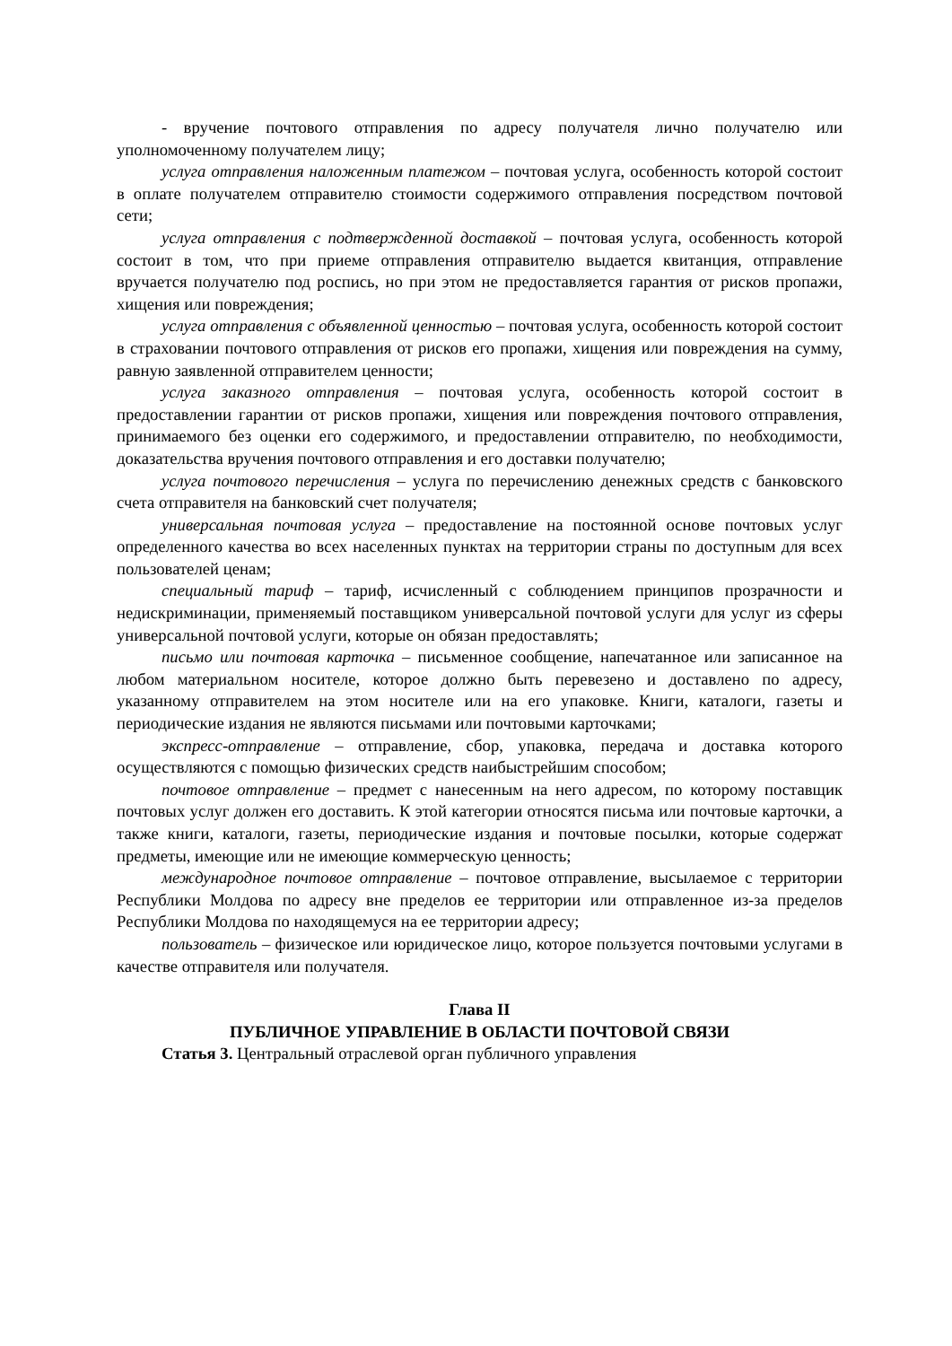- вручение почтового отправления по адресу получателя лично получателю или уполномоченному получателем лицу;
услуга отправления наложенным платежом – почтовая услуга, особенность которой состоит в оплате получателем отправителю стоимости содержимого отправления посредством почтовой сети;
услуга отправления с подтвержденной доставкой – почтовая услуга, особенность которой состоит в том, что при приеме отправления отправителю выдается квитанция, отправление вручается получателю под роспись, но при этом не предоставляется гарантия от рисков пропажи, хищения или повреждения;
услуга отправления с объявленной ценностью – почтовая услуга, особенность которой состоит в страховании почтового отправления от рисков его пропажи, хищения или повреждения на сумму, равную заявленной отправителем ценности;
услуга заказного отправления – почтовая услуга, особенность которой состоит в предоставлении гарантии от рисков пропажи, хищения или повреждения почтового отправления, принимаемого без оценки его содержимого, и предоставлении отправителю, по необходимости, доказательства вручения почтового отправления и его доставки получателю;
услуга почтового перечисления – услуга по перечислению денежных средств с банковского счета отправителя на банковский счет получателя;
универсальная почтовая услуга – предоставление на постоянной основе почтовых услуг определенного качества во всех населенных пунктах на территории страны по доступным для всех пользователей ценам;
специальный тариф – тариф, исчисленный с соблюдением принципов прозрачности и недискриминации, применяемый поставщиком универсальной почтовой услуги для услуг из сферы универсальной почтовой услуги, которые он обязан предоставлять;
письмо или почтовая карточка – письменное сообщение, напечатанное или записанное на любом материальном носителе, которое должно быть перевезено и доставлено по адресу, указанному отправителем на этом носителе или на его упаковке. Книги, каталоги, газеты и периодические издания не являются письмами или почтовыми карточками;
экспресс-отправление – отправление, сбор, упаковка, передача и доставка которого осуществляются с помощью физических средств наибыстрейшим способом;
почтовое отправление – предмет с нанесенным на него адресом, по которому поставщик почтовых услуг должен его доставить. К этой категории относятся письма или почтовые карточки, а также книги, каталоги, газеты, периодические издания и почтовые посылки, которые содержат предметы, имеющие или не имеющие коммерческую ценность;
международное почтовое отправление – почтовое отправление, высылаемое с территории Республики Молдова по адресу вне пределов ее территории или отправленное из-за пределов Республики Молдова по находящемуся на ее территории адресу;
пользователь – физическое или юридическое лицо, которое пользуется почтовыми услугами в качестве отправителя или получателя.
Глава II
ПУБЛИЧНОЕ УПРАВЛЕНИЕ В ОБЛАСТИ ПОЧТОВОЙ СВЯЗИ
Статья 3. Центральный отраслевой орган публичного управления